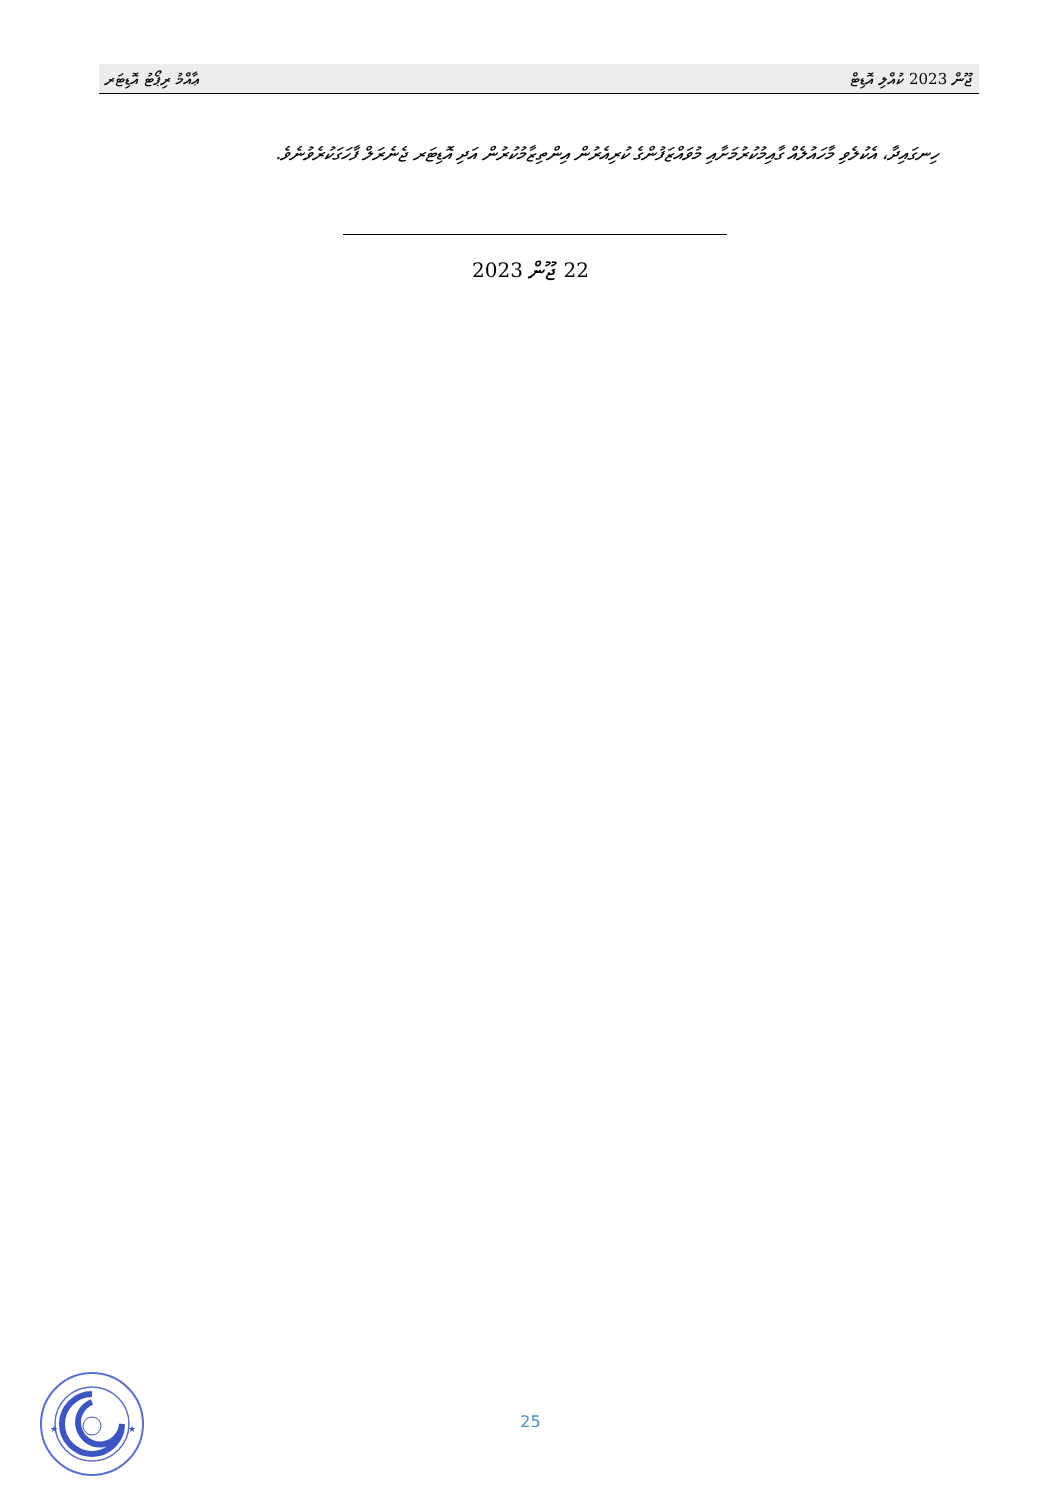ޢާއްމު ރިޕޯޓު އޮޑިޓަރ ޖޫން 2023 ކުއްލި އޮޑިޓް
ހިނގައިދާ، އެކުލެވި މާހައުލެއް ގާއިމުކުރުމަށާއި މުވައްޒަފުންގެ ކުރިއެރުން އިންތިޒާމުކުރުން އަދި އޮޑިޓަރ ޖެނެރަލް ފާހަގަކުރެވުނެވެ.
22 ޖޫން 2023
25
★
★